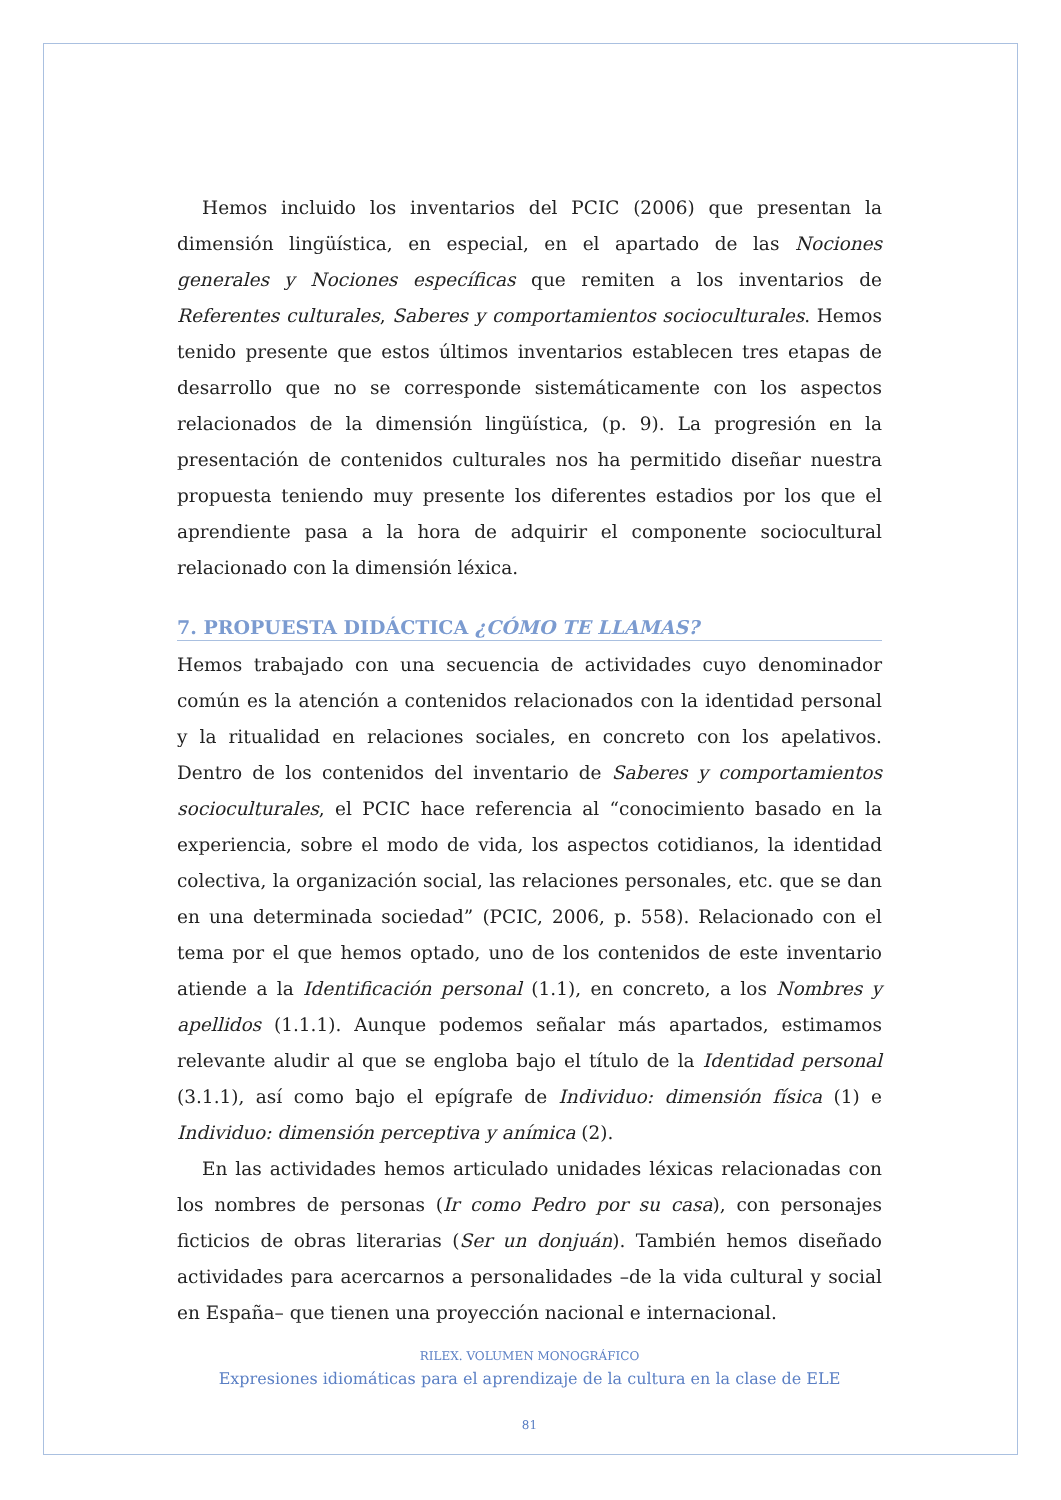Hemos incluido los inventarios del PCIC (2006) que presentan la dimensión lingüística, en especial, en el apartado de las Nociones generales y Nociones específicas que remiten a los inventarios de Referentes culturales, Saberes y comportamientos socioculturales. Hemos tenido presente que estos últimos inventarios establecen tres etapas de desarrollo que no se corresponde sistemáticamente con los aspectos relacionados de la dimensión lingüística, (p. 9). La progresión en la presentación de contenidos culturales nos ha permitido diseñar nuestra propuesta teniendo muy presente los diferentes estadios por los que el aprendiente pasa a la hora de adquirir el componente sociocultural relacionado con la dimensión léxica.
7. PROPUESTA DIDÁCTICA ¿CÓMO TE LLAMAS?
Hemos trabajado con una secuencia de actividades cuyo denominador común es la atención a contenidos relacionados con la identidad personal y la ritualidad en relaciones sociales, en concreto con los apelativos. Dentro de los contenidos del inventario de Saberes y comportamientos socioculturales, el PCIC hace referencia al “conocimiento basado en la experiencia, sobre el modo de vida, los aspectos cotidianos, la identidad colectiva, la organización social, las relaciones personales, etc. que se dan en una determinada sociedad” (PCIC, 2006, p. 558). Relacionado con el tema por el que hemos optado, uno de los contenidos de este inventario atiende a la Identificación personal (1.1), en concreto, a los Nombres y apellidos (1.1.1). Aunque podemos señalar más apartados, estimamos relevante aludir al que se engloba bajo el título de la Identidad personal (3.1.1), así como bajo el epígrafe de Individuo: dimensión física (1) e Individuo: dimensión perceptiva y anímica (2).
En las actividades hemos articulado unidades léxicas relacionadas con los nombres de personas (Ir como Pedro por su casa), con personajes ficticios de obras literarias (Ser un donjuán). También hemos diseñado actividades para acercarnos a personalidades –de la vida cultural y social en España– que tienen una proyección nacional e internacional.
RILEX. VOLUMEN MONOGRÁFICO
Expresiones idiomáticas para el aprendizaje de la cultura en la clase de ELE
81